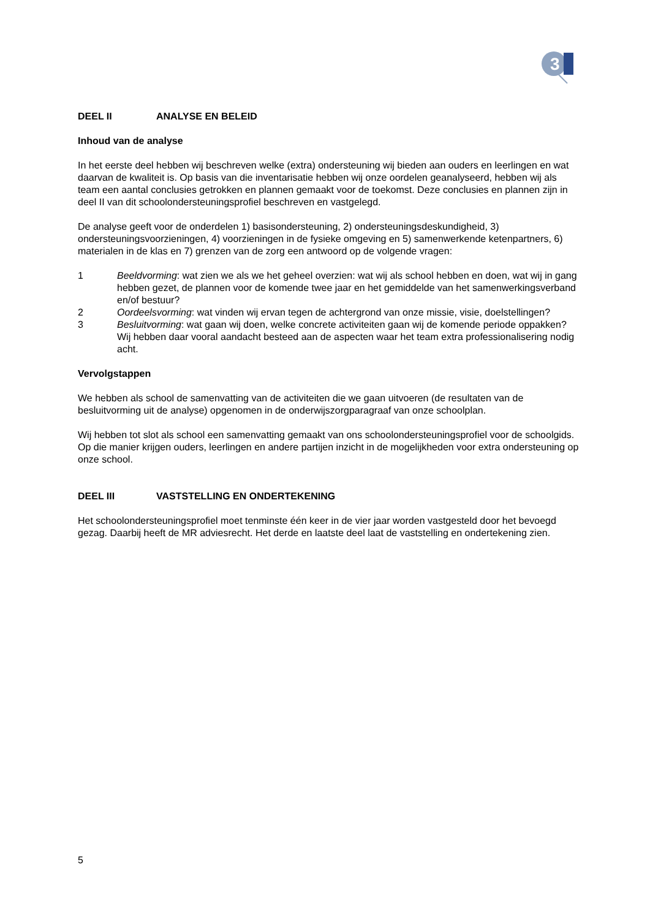3
DEEL II ANALYSE EN BELEID
Inhoud van de analyse
In het eerste deel hebben wij beschreven welke (extra) ondersteuning wij bieden aan ouders en leerlingen en wat daarvan de kwaliteit is. Op basis van die inventarisatie hebben wij onze oordelen geanalyseerd, hebben wij als team een aantal conclusies getrokken en plannen gemaakt voor de toekomst. Deze conclusies en plannen zijn in deel II van dit schoolondersteuningsprofiel beschreven en vastgelegd.
De analyse geeft voor de onderdelen 1) basisondersteuning, 2) ondersteuningsdeskundigheid, 3) ondersteuningsvoorzieningen, 4) voorzieningen in de fysieke omgeving en 5) samenwerkende ketenpartners, 6) materialen in de klas en 7) grenzen van de zorg een antwoord op de volgende vragen:
1 Beeldvorming: wat zien we als we het geheel overzien: wat wij als school hebben en doen, wat wij in gang hebben gezet, de plannen voor de komende twee jaar en het gemiddelde van het samenwerkingsverband en/of bestuur?
2 Oordeelsvorming: wat vinden wij ervan tegen de achtergrond van onze missie, visie, doelstellingen?
3 Besluitvorming: wat gaan wij doen, welke concrete activiteiten gaan wij de komende periode oppakken? Wij hebben daar vooral aandacht besteed aan de aspecten waar het team extra professionalisering nodig acht.
Vervolgstappen
We hebben als school de samenvatting van de activiteiten die we gaan uitvoeren (de resultaten van de besluitvorming uit de analyse) opgenomen in de onderwijszorgparagraaf van onze schoolplan.
Wij hebben tot slot als school een samenvatting gemaakt van ons schoolondersteuningsprofiel voor de schoolgids. Op die manier krijgen ouders, leerlingen en andere partijen inzicht in de mogelijkheden voor extra ondersteuning op onze school.
DEEL III VASTSTELLING EN ONDERTEKENING
Het schoolondersteuningsprofiel moet tenminste één keer in de vier jaar worden vastgesteld door het bevoegd gezag. Daarbij heeft de MR adviesrecht. Het derde en laatste deel laat de vaststelling en ondertekening zien.
5